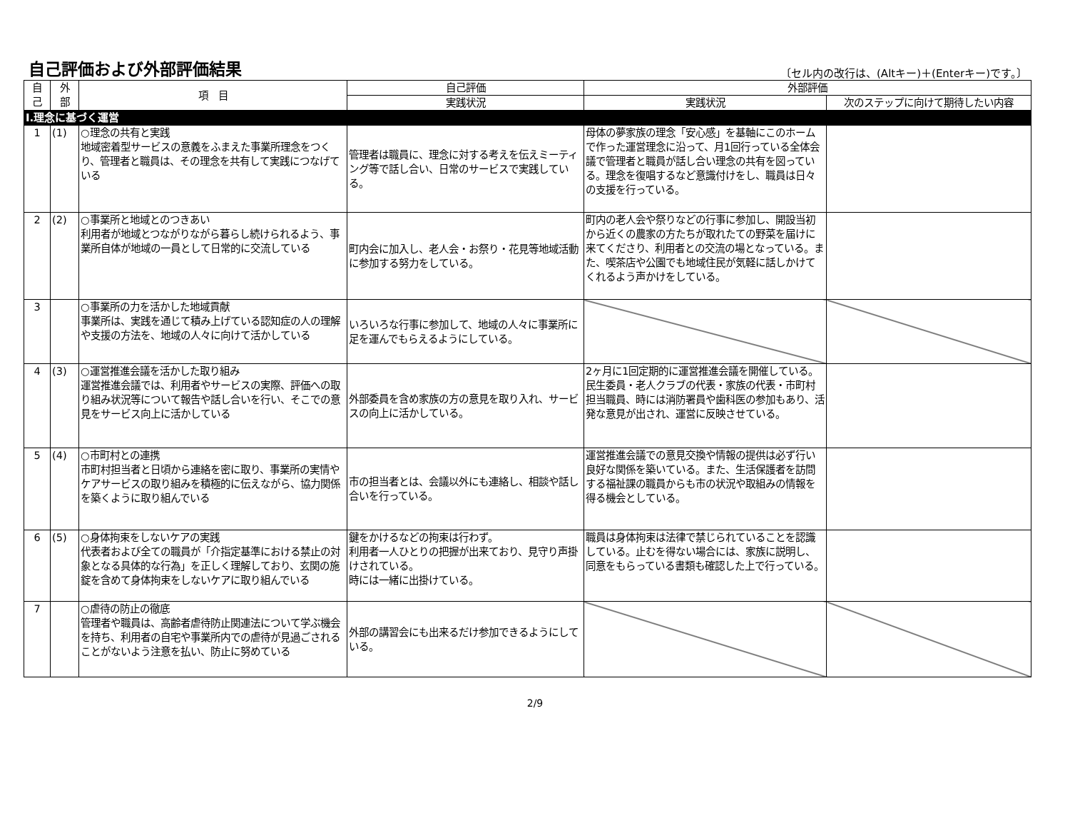自己評価および外部評価結果
〔セル内の改行は、(Altキー)＋(Enterキー)です。〕
| 自 己 | 外 部 | 項 目 | 自己評価 | 外部評価 | |
| --- | --- | --- | --- | --- | --- |
| | | | 実践状況 | 実践状況 | 次のステップに向けて期待したい内容 |
| Ⅰ.理念に基づく運営 | | | | | |
| 1 | (1) | ○理念の共有と実践 地域密着型サービスの意義をふまえた事業所理念をつくり、管理者と職員は、その理念を共有して実践につなげている | 管理者は職員に、理念に対する考えを伝えミーティング等で話し合い、日常のサービスで実践している。 | 母体の夢家族の理念「安心感」を基軸にこのホームで作った運営理念に沿って、月1回行っている全体会議で管理者と職員が話し合い理念の共有を図っている。理念を復唱するなど意識付けをし、職員は日々の支援を行っている。 | |
| 2 | (2) | ○事業所と地域とのつきあい 利用者が地域とつながりながら暮らし続けられるよう、事業所自体が地域の一員として日常的に交流している | 町内会に加入し、老人会・お祭り・花見等地域活動に参加する努力をしている。 | 町内の老人会や祭りなどの行事に参加し、開設当初から近くの農家の方たちが取れたての野菜を届けに来てくださり、利用者との交流の場となっている。また、喫茶店や公園でも地域住民が気軽に話しかけてくれるよう声かけをしている。 | |
| 3 | | ○事業所の力を活かした地域貢献 事業所は、実践を通じて積み上げている認知症の人の理解や支援の方法を、地域の人々に向けて活かしている | いろいろな行事に参加して、地域の人々に事業所に足を運んでもらえるようにしている。 | | |
| 4 | (3) | ○運営推進会議を活かした取り組み 運営推進会議では、利用者やサービスの実際、評価への取り組み状況等について報告や話し合いを行い、そこでの意見をサービス向上に活かしている | 外部委員を含め家族の方の意見を取り入れ、サービスの向上に活かしている。 | 2ヶ月に1回定期的に運営推進会議を開催している。民生委員・老人クラブの代表・家族の代表・市町村担当職員、時には消防署員や歯科医の参加もあり、活発な意見が出され、運営に反映させている。 | |
| 5 | (4) | ○市町村との連携 市町村担当者と日頃から連絡を密に取り、事業所の実情やケアサービスの取り組みを積極的に伝えながら、協力関係を築くように取り組んでいる | 市の担当者とは、会議以外にも連絡し、相談や話し合いを行っている。 | 運営推進会議での意見交換や情報の提供は必ず行い良好な関係を築いている。また、生活保護者を訪問する福祉課の職員からも市の状況や取組みの情報を得る機会としている。 | |
| 6 | (5) | ○身体拘束をしないケアの実践 代表者および全ての職員が「介指定基準における禁止の対象となる具体的な行為」を正しく理解しており、玄関の施錠を含めて身体拘束をしないケアに取り組んでいる | 鍵をかけるなどの拘束は行わず。 利用者一人ひとりの把握が出来ており、見守り声掛けされている。 時には一緒に出掛けている。 | 職員は身体拘束は法律で禁じられていることを認識している。止むを得ない場合には、家族に説明し、同意をもらっている書類も確認した上で行っている。 | |
| 7 | | ○虐待の防止の徹底 管理者や職員は、高齢者虐待防止関連法について学ぶ機会を持ち、利用者の自宅や事業所内での虐待が見過ごされることがないよう注意を払い、防止に努めている | 外部の講習会にも出来るだけ参加できるようにしている。 | | |
2/9